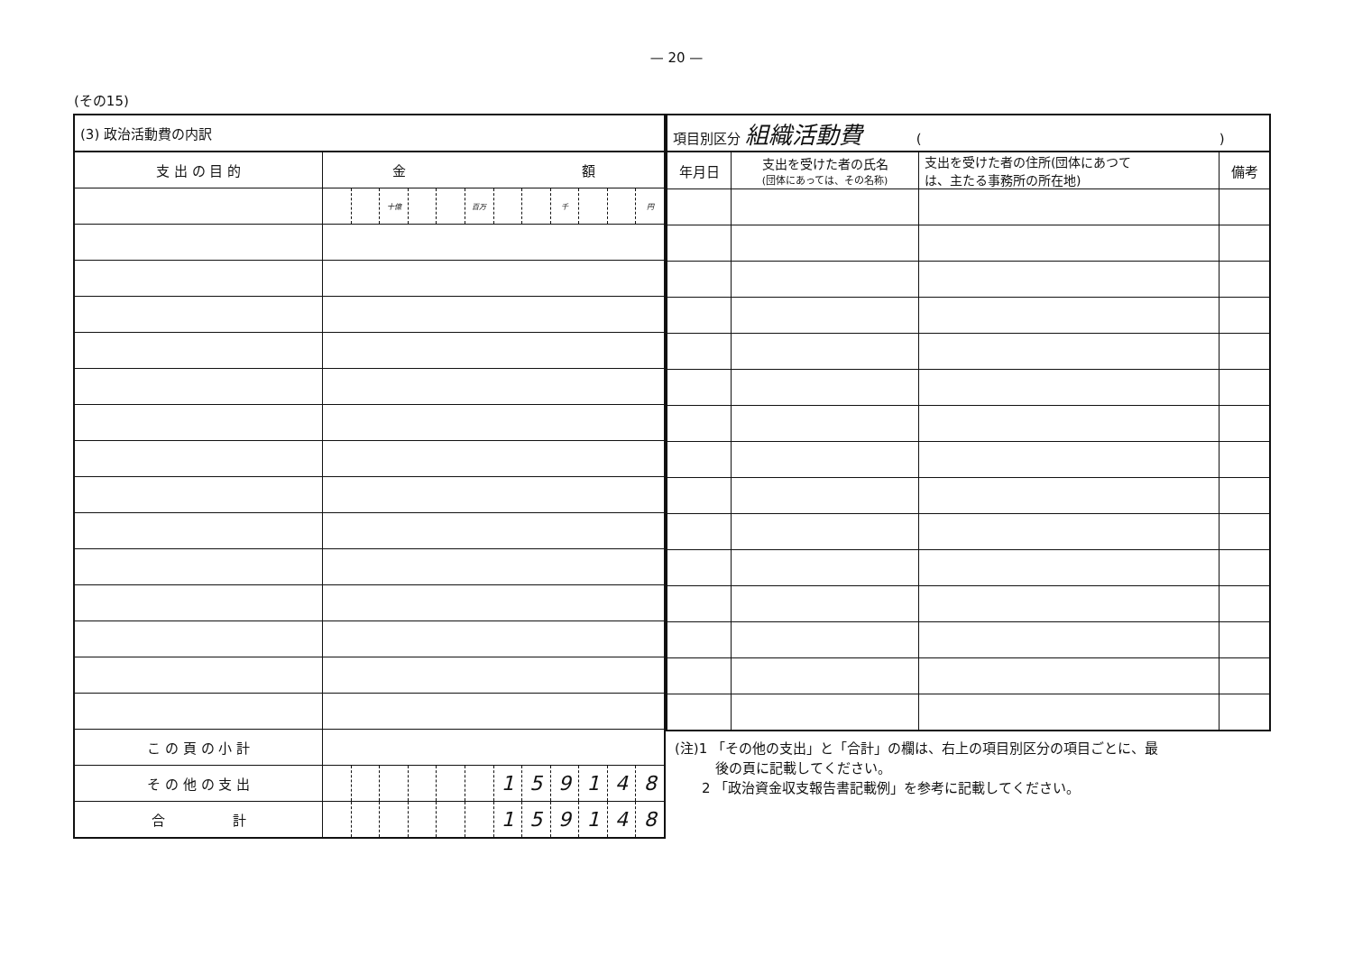— 20 —
(その15)
| (3) 政治活動費の内訳 | | | | | | | | | | | | |
| 支 出 の 目 的 | 金 額 | | | | | | | | | | | |
| | | | 十億 | | | 百万 | | | 千 | | | 円 |
| こ の 頁 の 小 計 | | | | | | | | | | | | |
| そ の 他 の 支 出 | | | | | | | 1 | 5 | 9 | 1 | 4 | 8 |
| 合 計 | | | | | | | 1 | 5 | 9 | 1 | 4 | 8 |
| 項目別区分 組織活動費 ( ) | | | |
| 年月日 | 支出を受けた者の氏名 (団体にあっては、その名称) | 支出を受けた者の住所(団体にあつて は、主たる事務所の所在地) | 備考 |
(注)1 「その他の支出」と「合計」の欄は、右上の項目別区分の項目ごとに、最
　　　後の頁に記載してください。
　　2 「政治資金収支報告書記載例」を参考に記載してください。